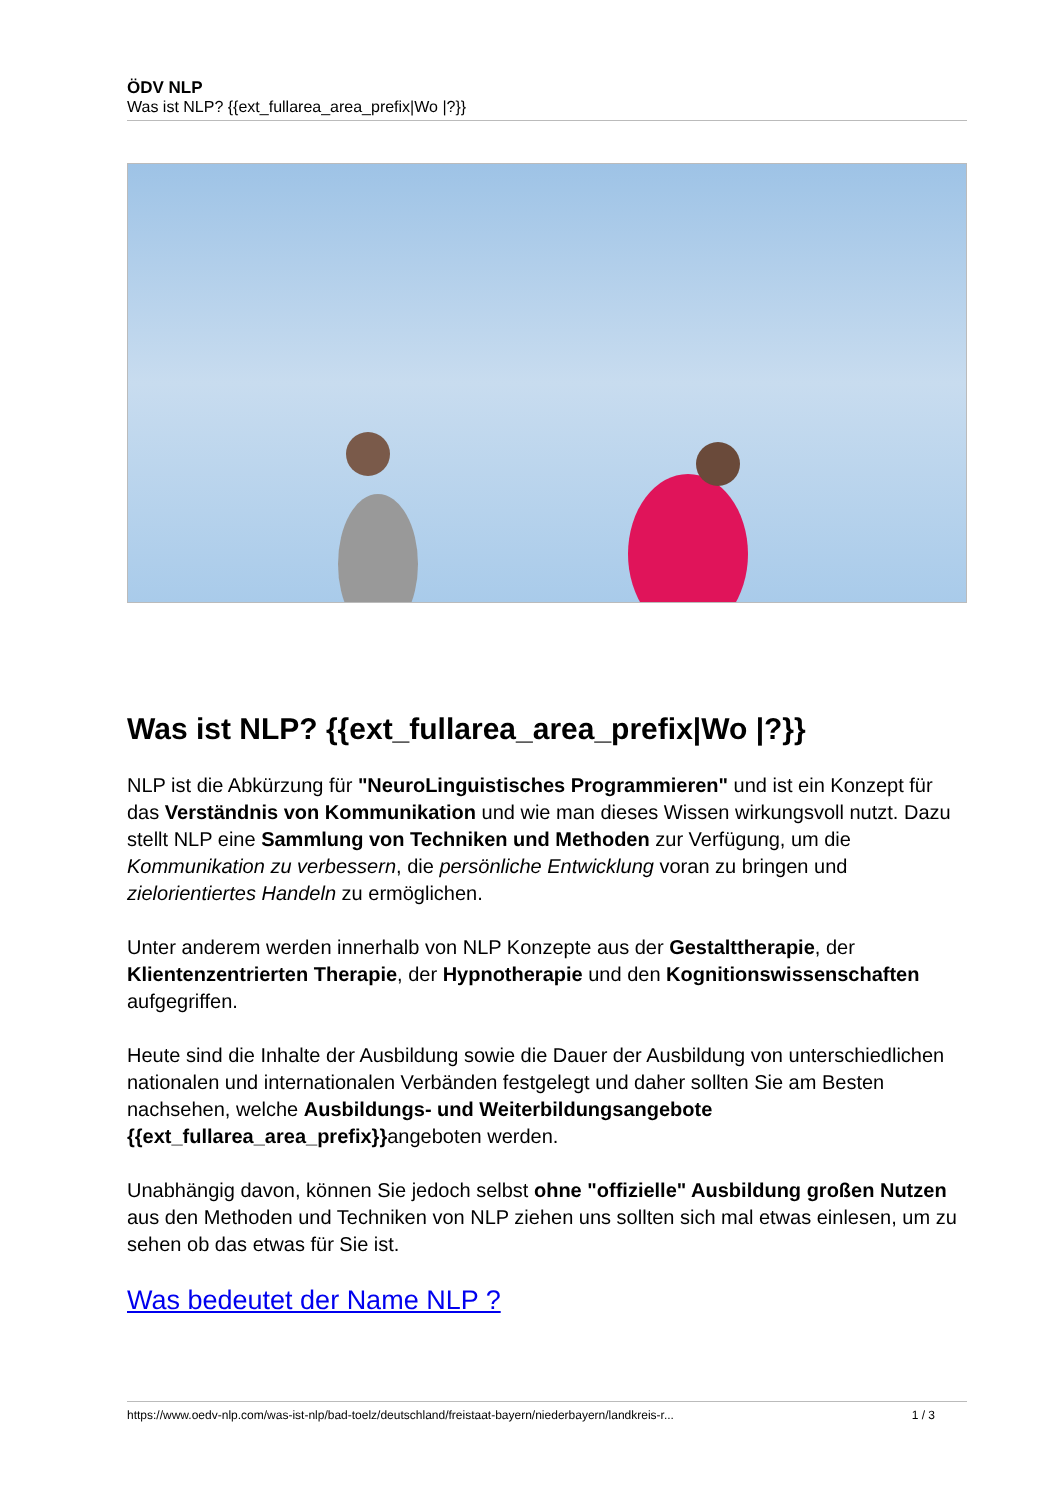ÖDV NLP
Was ist NLP? {{ext_fullarea_area_prefix|Wo |?}}
Was ist NLP? {{ext_fullarea_area_prefix|Wo |?}}
NLP ist die Abkürzung für "NeuroLinguistisches Programmieren" und ist ein Konzept für das Verständnis von Kommunikation und wie man dieses Wissen wirkungsvoll nutzt. Dazu stellt NLP eine Sammlung von Techniken und Methoden zur Verfügung, um die Kommunikation zu verbessern, die persönliche Entwicklung voran zu bringen und zielorientiertes Handeln zu ermöglichen.
Unter anderem werden innerhalb von NLP Konzepte aus der Gestalttherapie, der Klientenzentrierten Therapie, der Hypnotherapie und den Kognitionswissenschaften aufgegriffen.
Heute sind die Inhalte der Ausbildung sowie die Dauer der Ausbildung von unterschiedlichen nationalen und internationalen Verbänden festgelegt und daher sollten Sie am Besten nachsehen, welche Ausbildungs- und Weiterbildungsangebote {{ext_fullarea_area_prefix}}angeboten werden.
Unabhängig davon, können Sie jedoch selbst ohne "offizielle" Ausbildung großen Nutzen aus den Methoden und Techniken von NLP ziehen uns sollten sich mal etwas einlesen, um zu sehen ob das etwas für Sie ist.
Was bedeutet der Name NLP ?
https://www.oedv-nlp.com/was-ist-nlp/bad-toelz/deutschland/freistaat-bayern/niederbayern/landkreis-r... 1 / 3